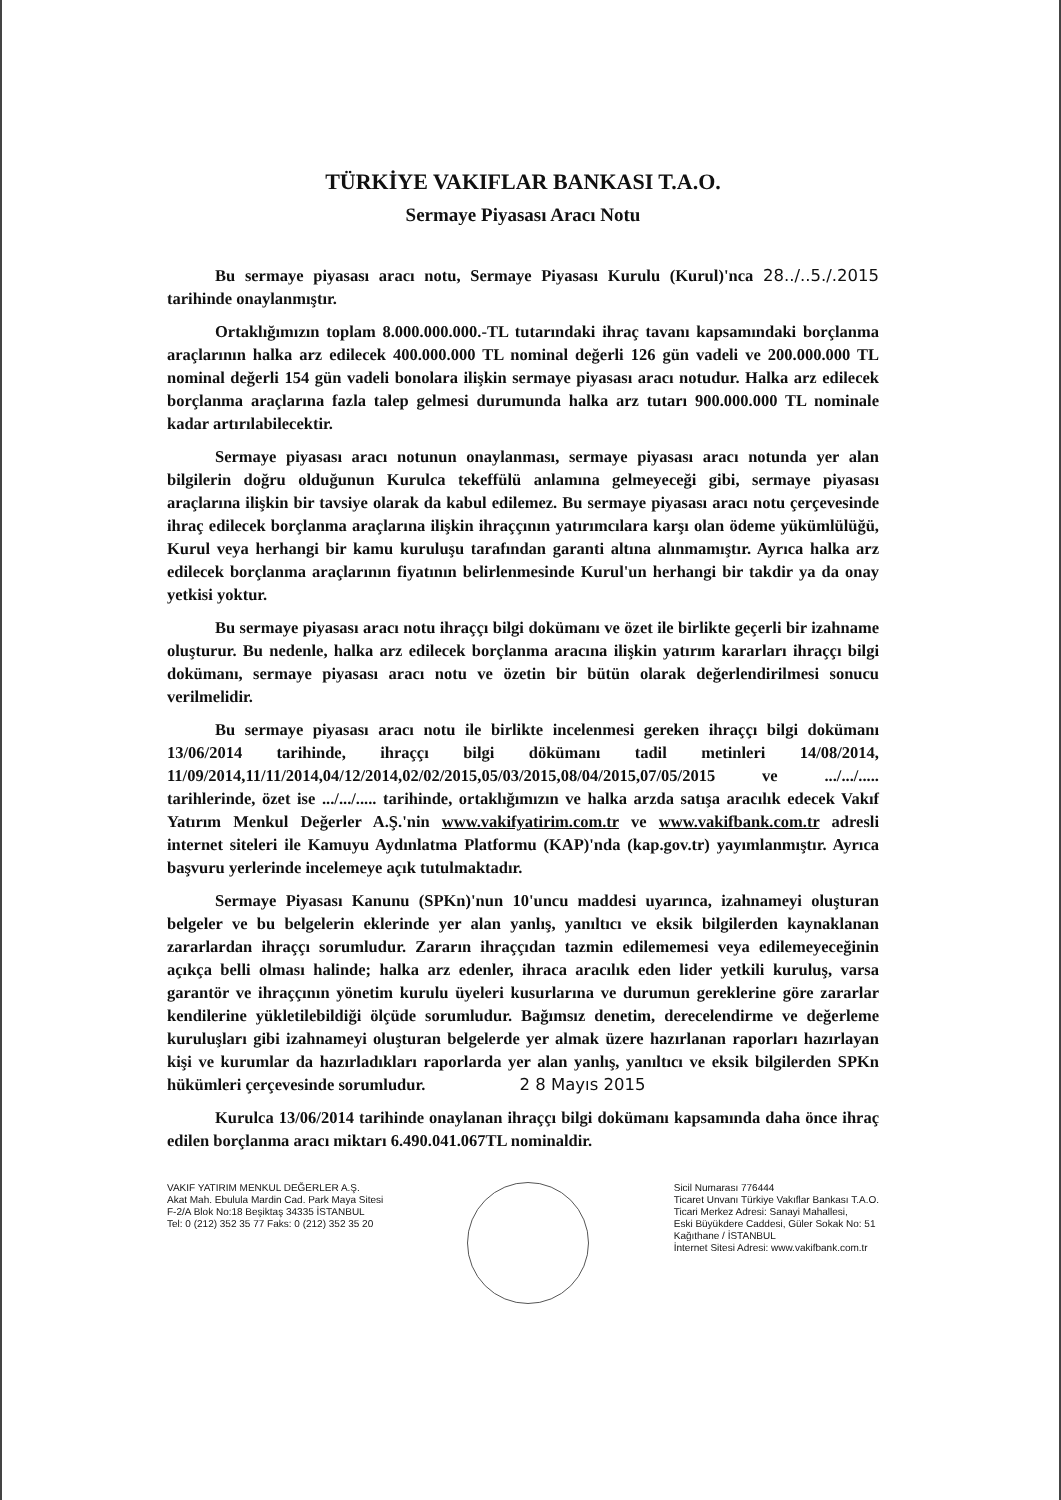TÜRKİYE VAKIFLAR BANKASI T.A.O.
Sermaye Piyasası Aracı Notu
Bu sermaye piyasası aracı notu, Sermaye Piyasası Kurulu (Kurul)'nca 28../..5./.2015 tarihinde onaylanmıştır.
Ortaklığımızın toplam 8.000.000.000.-TL tutarındaki ihraç tavanı kapsamındaki borçlanma araçlarının halka arz edilecek 400.000.000 TL nominal değerli 126 gün vadeli ve 200.000.000 TL nominal değerli 154 gün vadeli bonolara ilişkin sermaye piyasası aracı notudur. Halka arz edilecek borçlanma araçlarına fazla talep gelmesi durumunda halka arz tutarı 900.000.000 TL nominale kadar artırılabilecektir.
Sermaye piyasası aracı notunun onaylanması, sermaye piyasası aracı notunda yer alan bilgilerin doğru olduğunun Kurulca tekeffülü anlamına gelmeyeceği gibi, sermaye piyasası araçlarına ilişkin bir tavsiye olarak da kabul edilemez. Bu sermaye piyasası aracı notu çerçevesinde ihraç edilecek borçlanma araçlarına ilişkin ihraççının yatırımcılara karşı olan ödeme yükümlülüğü, Kurul veya herhangi bir kamu kuruluşu tarafından garanti altına alınmamıştır. Ayrıca halka arz edilecek borçlanma araçlarının fiyatının belirlenmesinde Kurul'un herhangi bir takdir ya da onay yetkisi yoktur.
Bu sermaye piyasası aracı notu ihraççı bilgi dokümanı ve özet ile birlikte geçerli bir izahname oluşturur. Bu nedenle, halka arz edilecek borçlanma aracına ilişkin yatırım kararları ihraççı bilgi dokümanı, sermaye piyasası aracı notu ve özetin bir bütün olarak değerlendirilmesi sonucu verilmelidir.
Bu sermaye piyasası aracı notu ile birlikte incelenmesi gereken ihraççı bilgi dokümanı 13/06/2014 tarihinde, ihraççı bilgi dökümanı tadil metinleri 14/08/2014, 11/09/2014,11/11/2014,04/12/2014,02/02/2015,05/03/2015,08/04/2015,07/05/2015 ve .../.../..... tarihlerinde, özet ise .../.../..... tarihinde, ortaklığımızın ve halka arzda satışa aracılık edecek Vakıf Yatırım Menkul Değerler A.Ş.'nin www.vakifyatirim.com.tr ve www.vakifbank.com.tr adresli internet siteleri ile Kamuyu Aydınlatma Platformu (KAP)'nda (kap.gov.tr) yayımlanmıştır. Ayrıca başvuru yerlerinde incelemeye açık tutulmaktadır.
Sermaye Piyasası Kanunu (SPKn)'nun 10'uncu maddesi uyarınca, izahnameyi oluşturan belgeler ve bu belgelerin eklerinde yer alan yanlış, yanıltıcı ve eksik bilgilerden kaynaklanan zararlardan ihraççı sorumludur. Zararın ihraççıdan tazmin edilememesi veya edilemeyeceğinin açıkça belli olması halinde; halka arz edenler, ihraca aracılık eden lider yetkili kuruluş, varsa garantör ve ihraççının yönetim kurulu üyeleri kusurlarına ve durumun gereklerine göre zararlar kendilerine yükletilebildiği ölçüde sorumludur. Bağımsız denetim, derecelendirme ve değerleme kuruluşları gibi izahnameyi oluşturan belgelerde yer almak üzere hazırlanan raporları hazırlayan kişi ve kurumlar da hazırladıkları raporlarda yer alan yanlış, yanıltıcı ve eksik bilgilerden SPKn hükümleri çerçevesinde sorumludur. 2 8 Mayıs 2015
Kurulca 13/06/2014 tarihinde onaylanan ihraççı bilgi dokümanı kapsamında daha önce ihraç edilen borçlanma aracı miktarı 6.490.041.067TL nominaldir.
VAKIF YATIRIM MENKUL DEĞERLER A.Ş.
Akat Mah. Ebulula Mardin Cad. Park Maya Sitesi
F-2/A Blok No:18 Beşiktaş 34335 İSTANBUL
Tel: 0 (212) 352 35 77 Faks: 0 (212) 352 35 20
Sicil Numarası 776444
Ticaret Unvanı Türkiye Vakıflar Bankası T.A.O.
Ticari Merkez Adresi: Sanayi Mahallesi,
Eski Büyükdere Caddesi, Güler Sokak No: 51
Kağıthane / İSTANBUL
İnternet Sitesi Adresi: www.vakifbank.com.tr